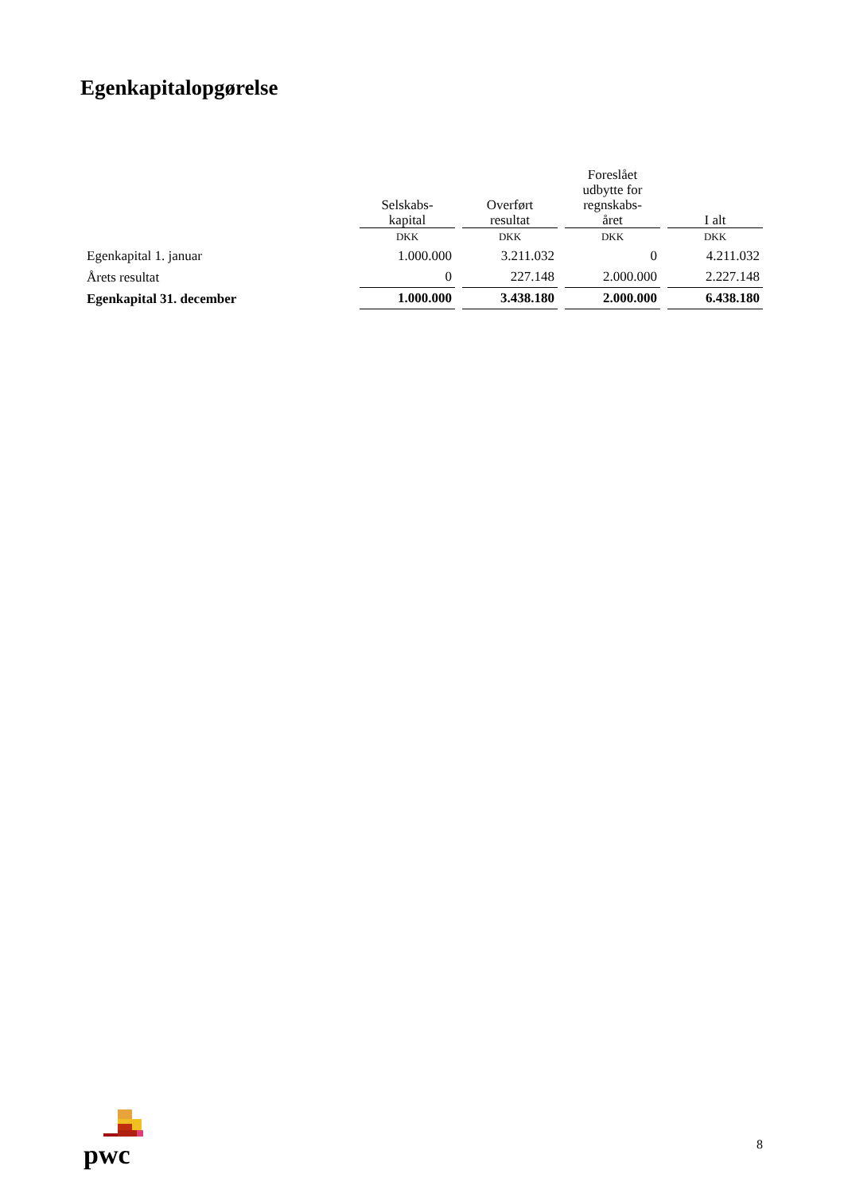Egenkapitalopgørelse
| | Selskabs- kapital | Overført resultat | Foreslået udbytte for regnskabs- året | I alt |
| --- | --- | --- | --- | --- |
| | DKK | DKK | DKK | DKK |
| Egenkapital 1. januar | 1.000.000 | 3.211.032 | 0 | 4.211.032 |
| Årets resultat | 0 | 227.148 | 2.000.000 | 2.227.148 |
| Egenkapital 31. december | 1.000.000 | 3.438.180 | 2.000.000 | 6.438.180 |
pwc
8